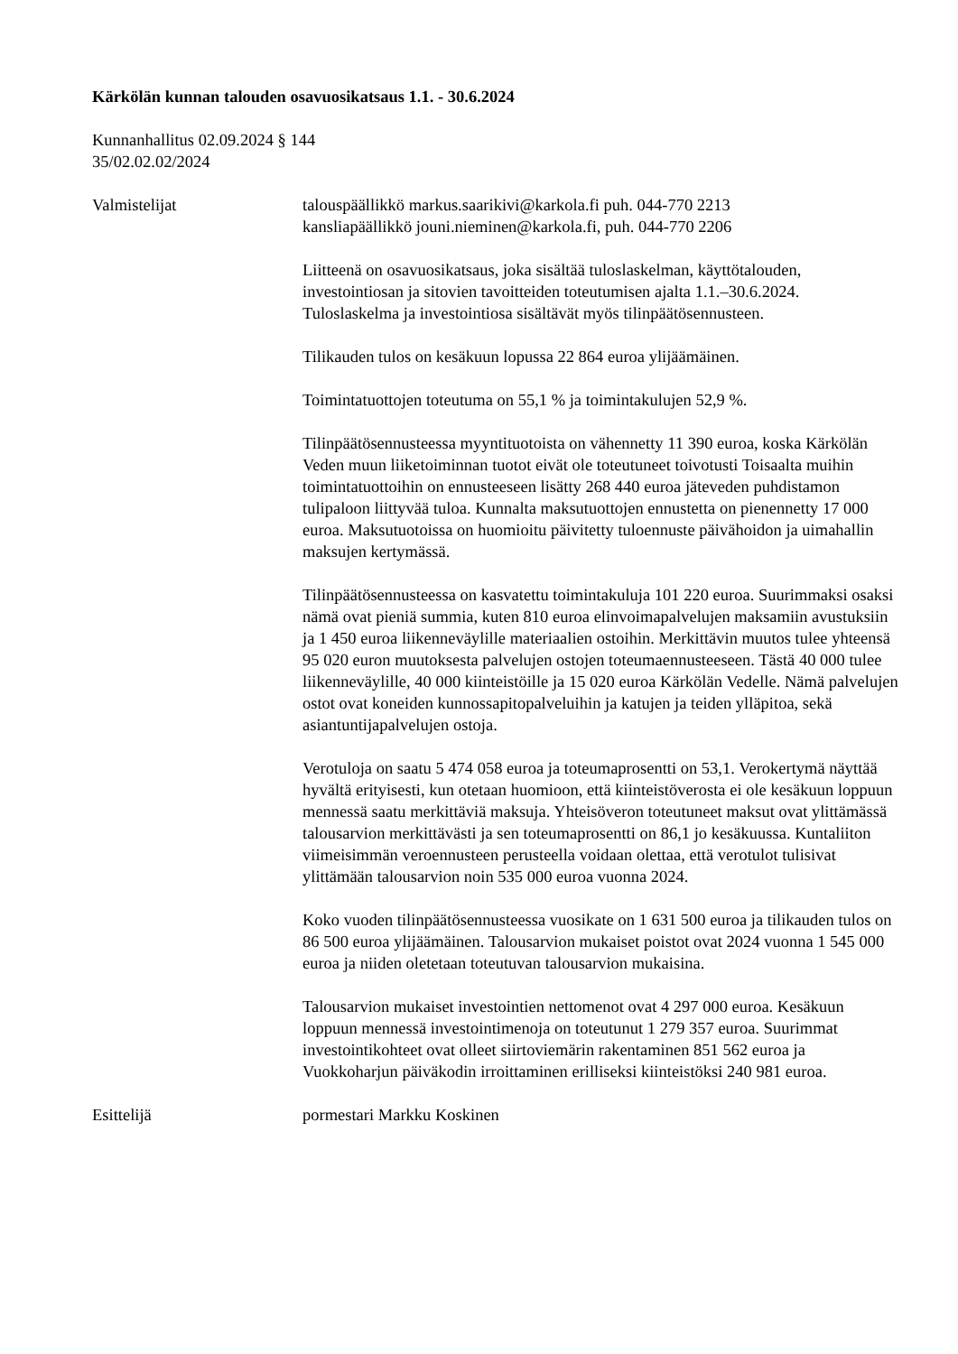Kärkölän kunnan talouden osavuosikatsaus 1.1. - 30.6.2024
Kunnanhallitus 02.09.2024 § 144
35/02.02.02/2024
Valmistelijat talouspäällikkö markus.saarikivi@karkola.fi puh. 044-770 2213
kansliapäällikkö jouni.nieminen@karkola.fi, puh. 044-770 2206
Liitteenä on osavuosikatsaus, joka sisältää tuloslaskelman, käyttötalouden, investointiosan ja sitovien tavoitteiden toteutumisen ajalta 1.1.–30.6.2024. Tuloslaskelma ja investointiosa sisältävät myös tilinpäätösennusteen.
Tilikauden tulos on kesäkuun lopussa 22 864 euroa ylijäämäinen.
Toimintatuottojen toteutuma on 55,1 % ja toimintakulujen 52,9 %.
Tilinpäätösennusteessa myyntituotoista on vähennetty 11 390 euroa, koska Kärkölän Veden muun liiketoiminnan tuotot eivät ole toteutuneet toivotusti Toisaalta muihin toimintatuottoihin on ennusteeseen lisätty 268 440 euroa jäteveden puhdistamon tulipaloon liittyvää tuloa. Kunnalta maksutuottojen ennustetta on pienennetty 17 000 euroa. Maksutuotoissa on huomioitu päivitetty tuloennuste päivähoidon ja uimahallin maksujen kertymässä.
Tilinpäätösennusteessa on kasvatettu toimintakuluja 101 220 euroa. Suurimmaksi osaksi nämä ovat pieniä summia, kuten 810 euroa elinvoimapalvelujen maksamiin avustuksiin ja 1 450 euroa liikenneväylille materiaalien ostoihin. Merkittävin muutos tulee yhteensä 95 020 euron muutoksesta palvelujen ostojen toteumaennusteeseen. Tästä 40 000 tulee liikenneväylille, 40 000 kiinteistöille ja 15 020 euroa Kärkölän Vedelle. Nämä palvelujen ostot ovat koneiden kunnossapitopalveluihin ja katujen ja teiden ylläpitoa, sekä asiantuntijapalvelujen ostoja.
Verotuloja on saatu 5 474 058 euroa ja toteumaprosentti on 53,1. Verokertymä näyttää hyvältä erityisesti, kun otetaan huomioon, että kiinteistöverosta ei ole kesäkuun loppuun mennessä saatu merkittäviä maksuja. Yhteisöveron toteutuneet maksut ovat ylittämässä talousarvion merkittävästi ja sen toteumaprosentti on 86,1 jo kesäkuussa. Kuntaliiton viimeisimmän veroennusteen perusteella voidaan olettaa, että verotulot tulisivat ylittämään talousarvion noin 535 000 euroa vuonna 2024.
Koko vuoden tilinpäätösennusteessa vuosikate on 1 631 500 euroa ja tilikauden tulos on 86 500 euroa ylijäämäinen. Talousarvion mukaiset poistot ovat 2024 vuonna 1 545 000 euroa ja niiden oletetaan toteutuvan talousarvion mukaisina.
Talousarvion mukaiset investointien nettomenot ovat 4 297 000 euroa. Kesäkuun loppuun mennessä investointimenoja on toteutunut 1 279 357 euroa. Suurimmat investointikohteet ovat olleet siirtoviemärin rakentaminen 851 562 euroa ja Vuokkoharjun päiväkodin irroittaminen erilliseksi kiinteistöksi 240 981 euroa.
Esittelijä pormestari Markku Koskinen